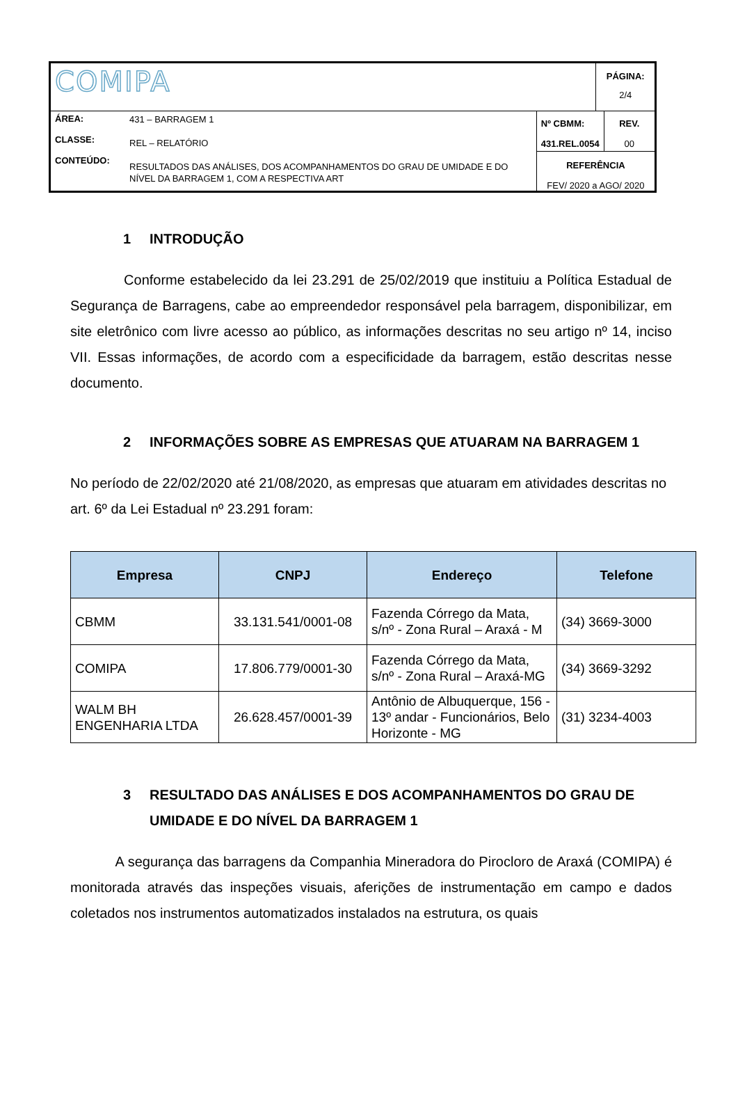| COMIPA | | | PÁGINA: 2/4 |
| ÁREA: CLASSE: CONTEÚDO: | 431 – BARRAGEM 1 REL – RELATÓRIO RESULTADOS DAS ANÁLISES, DOS ACOMPANHAMENTOS DO GRAU DE UMIDADE E DO NÍVEL DA BARRAGEM 1, COM A RESPECTIVA ART | / Nº CBMM: 431.REL.0054 / REV. 00 / / REFERÊNCIA FEV/ 2020 a AGO/ 2020 / / | |
1 INTRODUÇÃO
Conforme estabelecido da lei 23.291 de 25/02/2019 que instituiu a Política Estadual de Segurança de Barragens, cabe ao empreendedor responsável pela barragem, disponibilizar, em site eletrônico com livre acesso ao público, as informações descritas no seu artigo nº 14, inciso VII. Essas informações, de acordo com a especificidade da barragem, estão descritas nesse documento.
2 INFORMAÇÕES SOBRE AS EMPRESAS QUE ATUARAM NA BARRAGEM 1
No período de 22/02/2020 até 21/08/2020, as empresas que atuaram em atividades descritas no art. 6º da Lei Estadual nº 23.291 foram:
| Empresa | CNPJ | Endereço | Telefone |
| --- | --- | --- | --- |
| CBMM | 33.131.541/0001-08 | Fazenda Córrego da Mata, s/nº - Zona Rural – Araxá - M | (34) 3669-3000 |
| COMIPA | 17.806.779/0001-30 | Fazenda Córrego da Mata, s/nº - Zona Rural – Araxá-MG | (34) 3669-3292 |
| WALM BH ENGENHARIA LTDA | 26.628.457/0001-39 | Antônio de Albuquerque, 156 - 13º andar - Funcionários, Belo Horizonte - MG | (31) 3234-4003 |
3 RESULTADO DAS ANÁLISES E DOS ACOMPANHAMENTOS DO GRAU DE UMIDADE E DO NÍVEL DA BARRAGEM 1
A segurança das barragens da Companhia Mineradora do Pirocloro de Araxá (COMIPA) é monitorada através das inspeções visuais, aferições de instrumentação em campo e dados coletados nos instrumentos automatizados instalados na estrutura, os quais